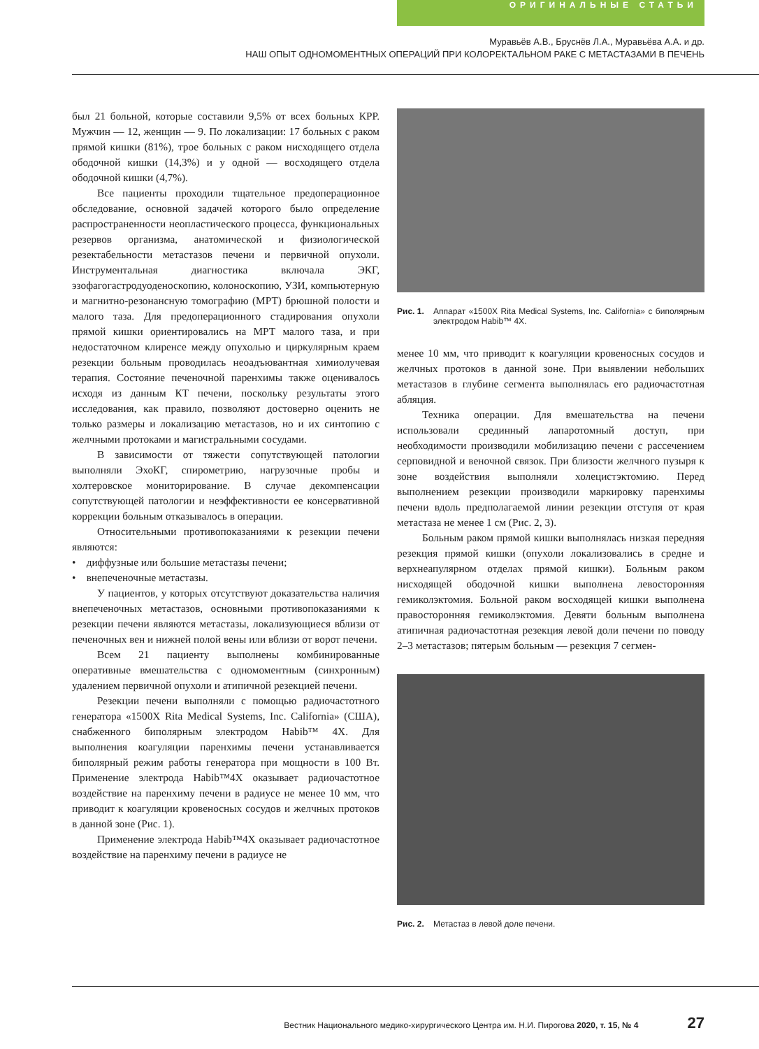ОРИГИНАЛЬНЫЕ СТАТЬИ
Муравьёв А.В., Бруснёв Л.А., Муравьёва А.А. и др.
НАШ ОПЫТ ОДНОМОМЕНТНЫХ ОПЕРАЦИЙ ПРИ КОЛОРЕКТАЛЬНОМ РАКЕ С МЕТАСТАЗАМИ В ПЕЧЕНЬ
был 21 больной, которые составили 9,5% от всех больных КРР. Мужчин — 12, женщин — 9. По локализации: 17 больных с раком прямой кишки (81%), трое больных с раком нисходящего отдела ободочной кишки (14,3%) и у одной — восходящего отдела ободочной кишки (4,7%).
Все пациенты проходили тщательное предоперационное обследование, основной задачей которого было определение распространенности неопластического процесса, функциональных резервов организма, анатомической и физиологической резектабельности метастазов печени и первичной опухоли. Инструментальная диагностика включала ЭКГ, эзофагогастродуоденоскопию, колоноскопию, УЗИ, компьютерную и магнитно-резонансную томографию (МРТ) брюшной полости и малого таза. Для предоперационного стадирования опухоли прямой кишки ориентировались на МРТ малого таза, и при недостаточном клиренсе между опухолью и циркулярным краем резекции больным проводилась неоадъювантная химиолучевая терапия. Состояние печеночной паренхимы также оценивалось исходя из данным КТ печени, поскольку результаты этого исследования, как правило, позволяют достоверно оценить не только размеры и локализацию метастазов, но и их синтопию с желчными протоками и магистральными сосудами.
В зависимости от тяжести сопутствующей патологии выполняли ЭхоКГ, спирометрию, нагрузочные пробы и холтеровское мониторирование. В случае декомпенсации сопутствующей патологии и неэффективности ее консервативной коррекции больным отказывалось в операции.
Относительными противопоказаниями к резекции печени являются:
• диффузные или большие метастазы печени;
• внепеченочные метастазы.
У пациентов, у которых отсутствуют доказательства наличия внепеченочных метастазов, основными противопоказаниями к резекции печени являются метастазы, локализующиеся вблизи от печеночных вен и нижней полой вены или вблизи от ворот печени.
Всем 21 пациенту выполнены комбинированные оперативные вмешательства с одномоментным (синхронным) удалением первичной опухоли и атипичной резекцией печени.
Резекции печени выполняли с помощью радиочастотного генератора «1500X Rita Medical Systems, Inc. California» (США), снабженного биполярным электродом Habib™ 4X. Для выполнения коагуляции паренхимы печени устанавливается биполярный режим работы генератора при мощности в 100 Вт. Применение электрода Habib™4X оказывает радиочастотное воздействие на паренхиму печени в радиусе не менее 10 мм, что приводит к коагуляции кровеносных сосудов и желчных протоков в данной зоне (Рис. 1).
Применение электрода Habib™4X оказывает радиочастотное воздействие на паренхиму печени в радиусе не
Рис. 1. Аппарат «1500X Rita Medical Systems, Inc. California» с биполярным электродом Habib™ 4X.
менее 10 мм, что приводит к коагуляции кровеносных сосудов и желчных протоков в данной зоне. При выявлении небольших метастазов в глубине сегмента выполнялась его радиочастотная абляция.
Техника операции. Для вмешательства на печени использовали срединный лапаротомный доступ, при необходимости производили мобилизацию печени с рассечением серповидной и веночной связок. При близости желчного пузыря к зоне воздействия выполняли холецистэктомию. Перед выполнением резекции производили маркировку паренхимы печени вдоль предполагаемой линии резекции отступя от края метастаза не менее 1 см (Рис. 2, 3).
Больным раком прямой кишки выполнялась низкая передняя резекция прямой кишки (опухоли локализовались в средне и верхнеапулярном отделах прямой кишки). Больным раком нисходящей ободочной кишки выполнена левосторонняя гемиколэктомия. Больной раком восходящей кишки выполнена правосторонняя гемиколэктомия. Девяти больным выполнена атипичная радиочастотная резекция левой доли печени по поводу 2–3 метастазов; пятерым больным — резекция 7 сегмен-
Рис. 2. Метастаз в левой доле печени.
Вестник Национального медико-хирургического Центра им. Н.И. Пирогова 2020, т. 15, № 4 27